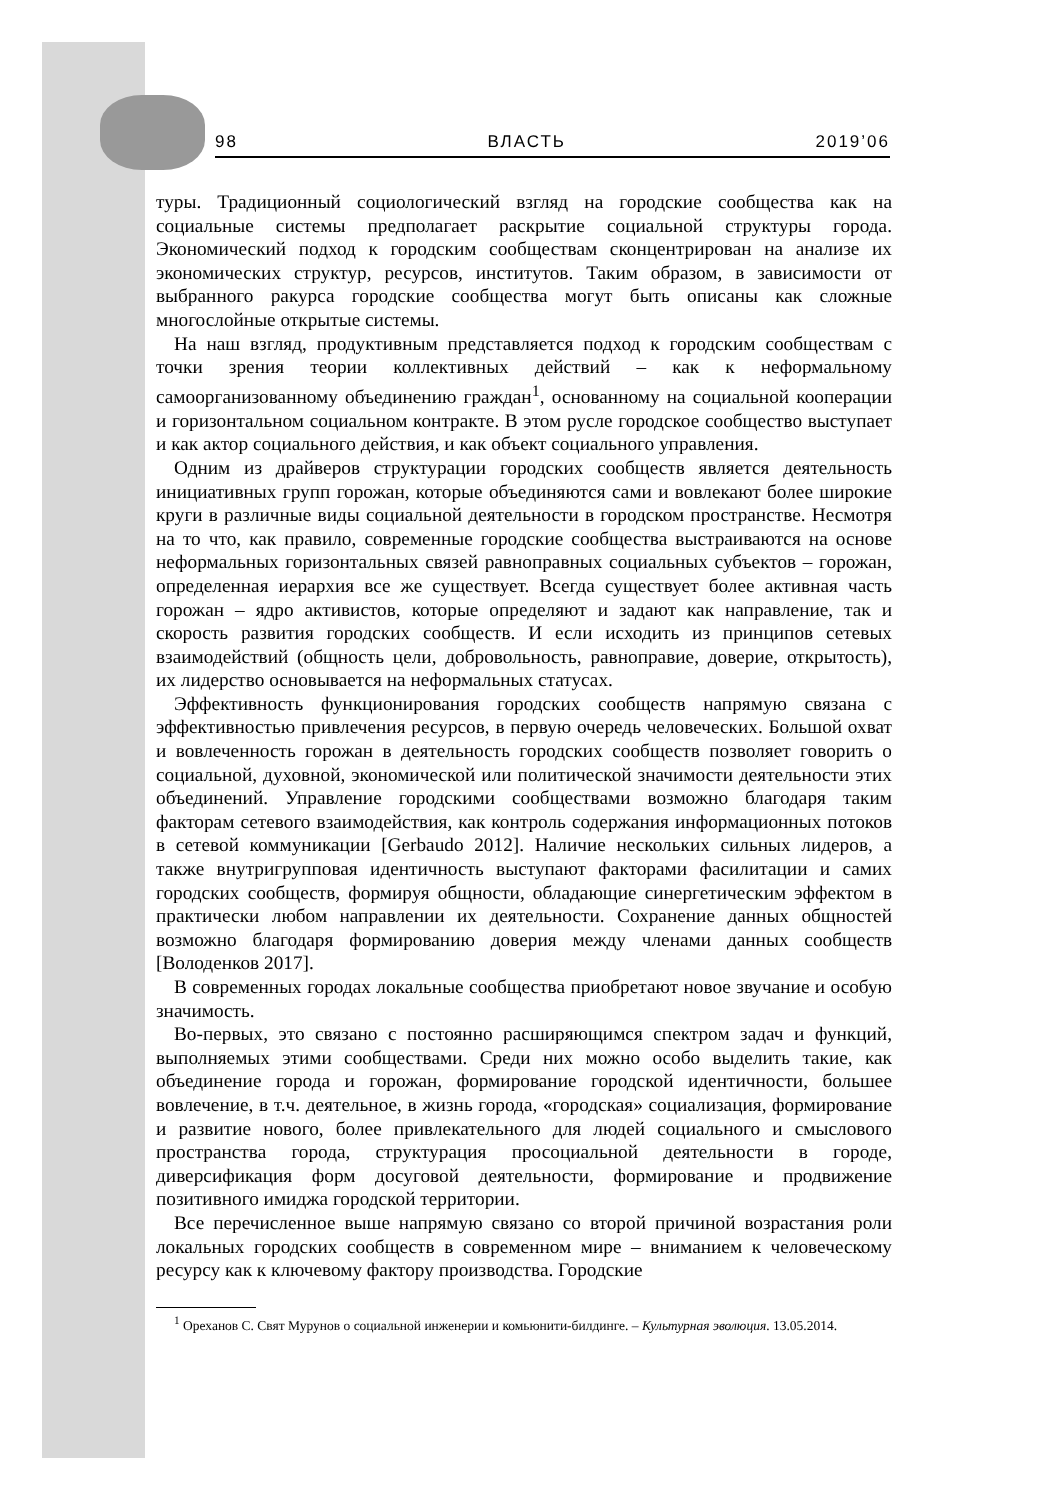98 ВЛАСТЬ 2019’06
туры. Традиционный социологический взгляд на городские сообщества как на социальные системы предполагает раскрытие социальной структуры города. Экономический подход к городским сообществам сконцентрирован на анализе их экономических структур, ресурсов, институтов. Таким образом, в зависимости от выбранного ракурса городские сообщества могут быть описаны как сложные многослойные открытые системы.
На наш взгляд, продуктивным представляется подход к городским сообществам с точки зрения теории коллективных действий – как к неформальному самоорганизованному объединению граждан<sup>1</sup>, основанному на социальной кооперации и горизонтальном социальном контракте. В этом русле городское сообщество выступает и как актор социального действия, и как объект социального управления.
Одним из драйверов структурации городских сообществ является деятельность инициативных групп горожан, которые объединяются сами и вовлекают более широкие круги в различные виды социальной деятельности в городском пространстве. Несмотря на то что, как правило, современные городские сообщества выстраиваются на основе неформальных горизонтальных связей равноправных социальных субъектов – горожан, определенная иерархия все же существует. Всегда существует более активная часть горожан – ядро активистов, которые определяют и задают как направление, так и скорость развития городских сообществ. И если исходить из принципов сетевых взаимодействий (общность цели, добровольность, равноправие, доверие, открытость), их лидерство основывается на неформальных статусах.
Эффективность функционирования городских сообществ напрямую связана с эффективностью привлечения ресурсов, в первую очередь человеческих. Большой охват и вовлеченность горожан в деятельность городских сообществ позволяет говорить о социальной, духовной, экономической или политической значимости деятельности этих объединений. Управление городскими сообществами возможно благодаря таким факторам сетевого взаимодействия, как контроль содержания информационных потоков в сетевой коммуникации [Gerbaudo 2012]. Наличие нескольких сильных лидеров, а также внутригрупповая идентичность выступают факторами фасилитации и самих городских сообществ, формируя общности, обладающие синергетическим эффектом в практически любом направлении их деятельности. Сохранение данных общностей возможно благодаря формированию доверия между членами данных сообществ [Володенков 2017].
В современных городах локальные сообщества приобретают новое звучание и особую значимость.
Во-первых, это связано с постоянно расширяющимся спектром задач и функций, выполняемых этими сообществами. Среди них можно особо выделить такие, как объединение города и горожан, формирование городской идентичности, большее вовлечение, в т.ч. деятельное, в жизнь города, «городская» социализация, формирование и развитие нового, более привлекательного для людей социального и смыслового пространства города, структурация просоциальной деятельности в городе, диверсификация форм досуговой деятельности, формирование и продвижение позитивного имиджа городской территории.
Все перечисленное выше напрямую связано со второй причиной возрастания роли локальных городских сообществ в современном мире – вниманием к человеческому ресурсу как к ключевому фактору производства. Городские
<sup>1</sup> Ореханов С. Свят Мурунов о социальной инженерии и комьюнити-билдинге. – Культурная эволюция. 13.05.2014.